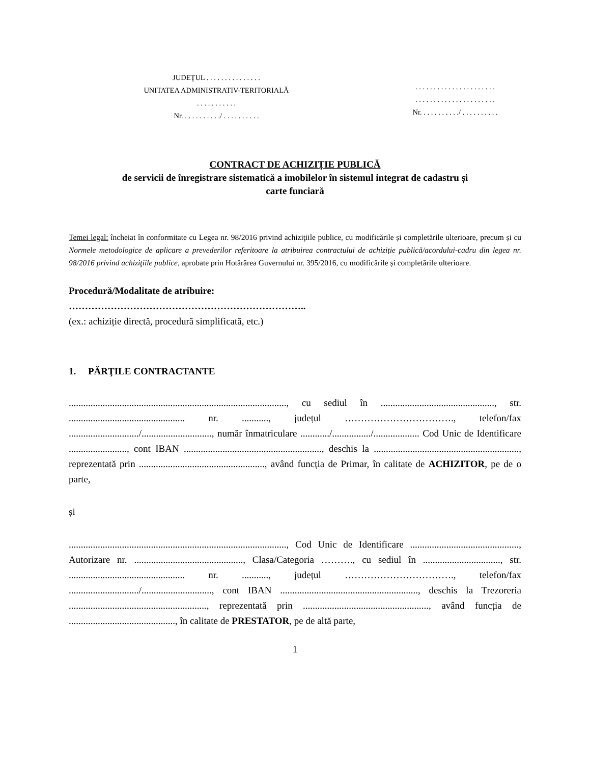JUDEŢUL . . . . . . . . . . . . . . .
UNITATEA ADMINISTRATIV-TERITORIALĂ
. . . . . . . . . . .
Nr. . . . . . . . . . ./ . . . . . . . . . .
. . . . . . . . . . . . . . . . . . . . . .
. . . . . . . . . . . . . . . . . . . . . .
Nr. . . . . . . . . . ./ . . . . . . . . . .
CONTRACT DE ACHIZIȚIE PUBLICĂ
de servicii de înregistrare sistematică a imobilelor în sistemul integrat de cadastru și
carte funciară
Temei legal: încheiat în conformitate cu Legea nr. 98/2016 privind achiziţiile publice, cu modificările și completările ulterioare, precum și cu Normele metodologice de aplicare a prevederilor referitoare la atribuirea contractului de achiziție publică/acordului-cadru din legea nr. 98/2016 privind achiziţiile publice, aprobate prin Hotărârea Guvernului nr. 395/2016, cu modificările și completările ulterioare.
Procedură/Modalitate de atribuire:
………………………………………………………………..
(ex.: achiziție directă, procedură simplificată, etc.)
1. PĂRŢILE CONTRACTANTE
.........................................................................................., cu sediul în ..............................................., str. ................................................ nr. ..........., județul ……………………………., telefon/fax ............................./............................., număr înmatriculare ............/................/................... Cod Unic de Identificare ........................, cont IBAN ........................................................., deschis la ............................................................, reprezentată prin ...................................................., având funcția de Primar, în calitate de ACHIZITOR, pe de o parte,
și
.........................................................................................., Cod Unic de Identificare ............................................., Autorizare nr. ............................................., Clasa/Categoria ………., cu sediul în ................................, str. ................................................ nr. ..........., județul ……………………………., telefon/fax ............................./............................., cont IBAN ........................................................., deschis la Trezoreria ........................................................., reprezentată prin ...................................................., având funcția de ............................................, în calitate de PRESTATOR, pe de altă parte,
1